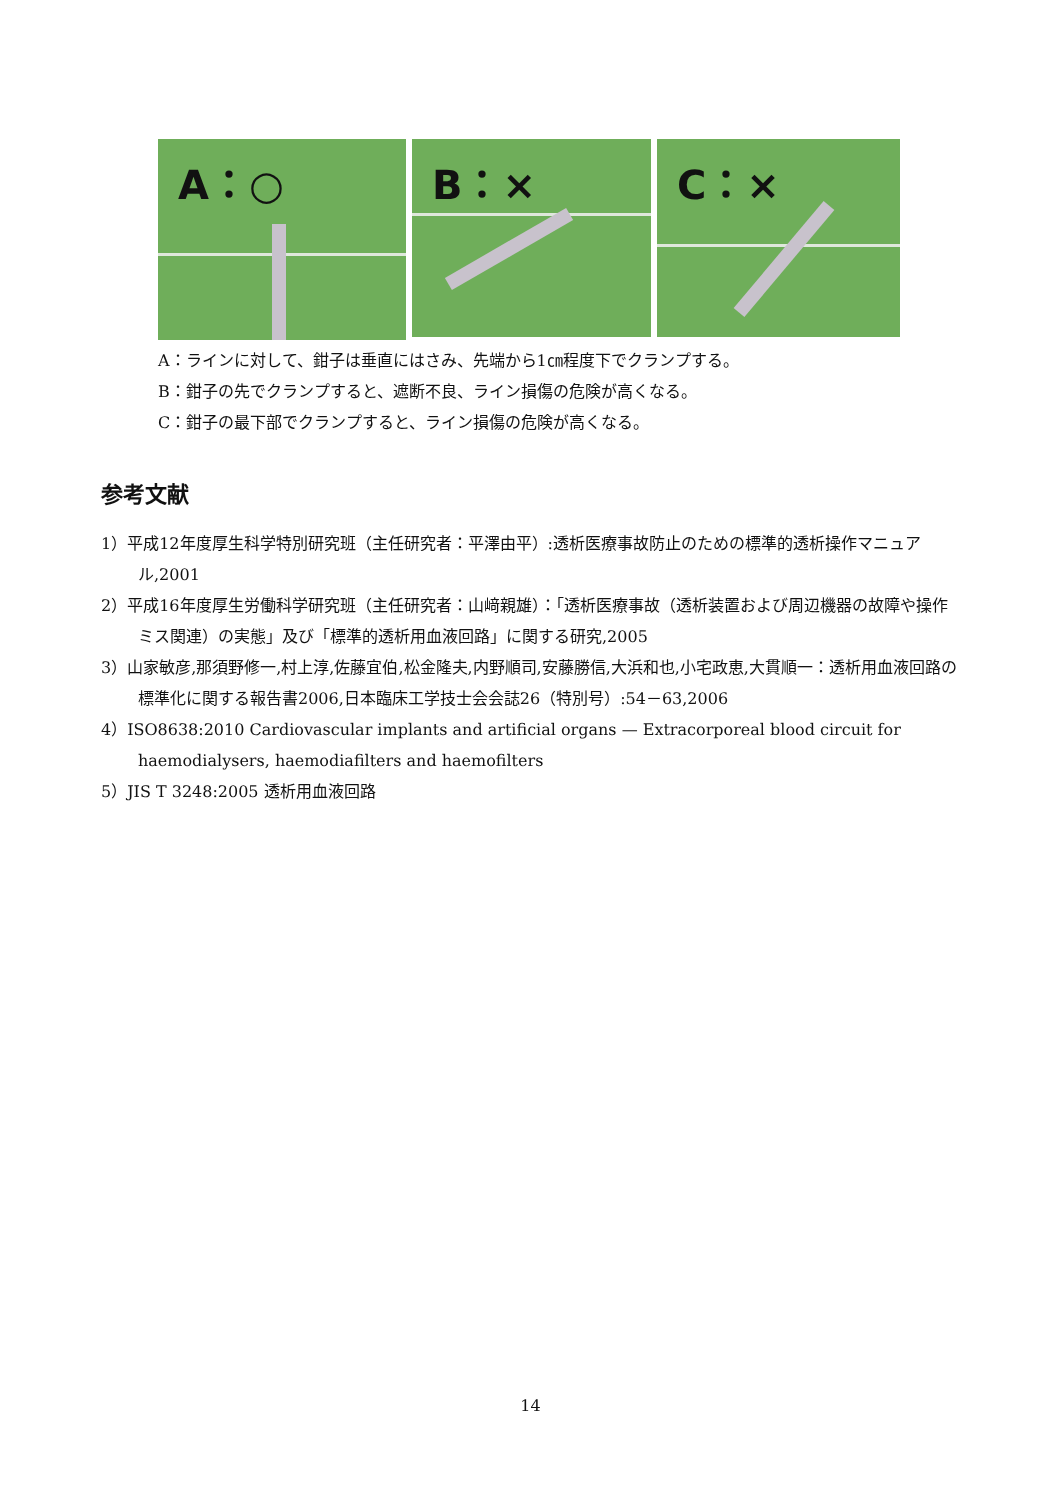A：○
B：×
C：×
A：ラインに対して、鉗子は垂直にはさみ、先端から1㎝程度下でクランプする。
B：鉗子の先でクランプすると、遮断不良、ライン損傷の危険が高くなる。
C：鉗子の最下部でクランプすると、ライン損傷の危険が高くなる。
参考文献
1）平成12年度厚生科学特別研究班（主任研究者：平澤由平）:透析医療事故防止のための標準的透析操作マニュアル,2001
2）平成16年度厚生労働科学研究班（主任研究者：山﨑親雄）：「透析医療事故（透析装置および周辺機器の故障や操作ミス関連）の実態」及び「標準的透析用血液回路」に関する研究,2005
3）山家敏彦,那須野修一,村上淳,佐藤宜伯,松金隆夫,内野順司,安藤勝信,大浜和也,小宅政恵,大貫順一：透析用血液回路の標準化に関する報告書2006,日本臨床工学技士会会誌26（特別号）:54－63,2006
4）ISO8638:2010 Cardiovascular implants and artificial organs — Extracorporeal blood circuit for haemodialysers, haemodiafilters and haemofilters
5）JIS T 3248:2005 透析用血液回路
14